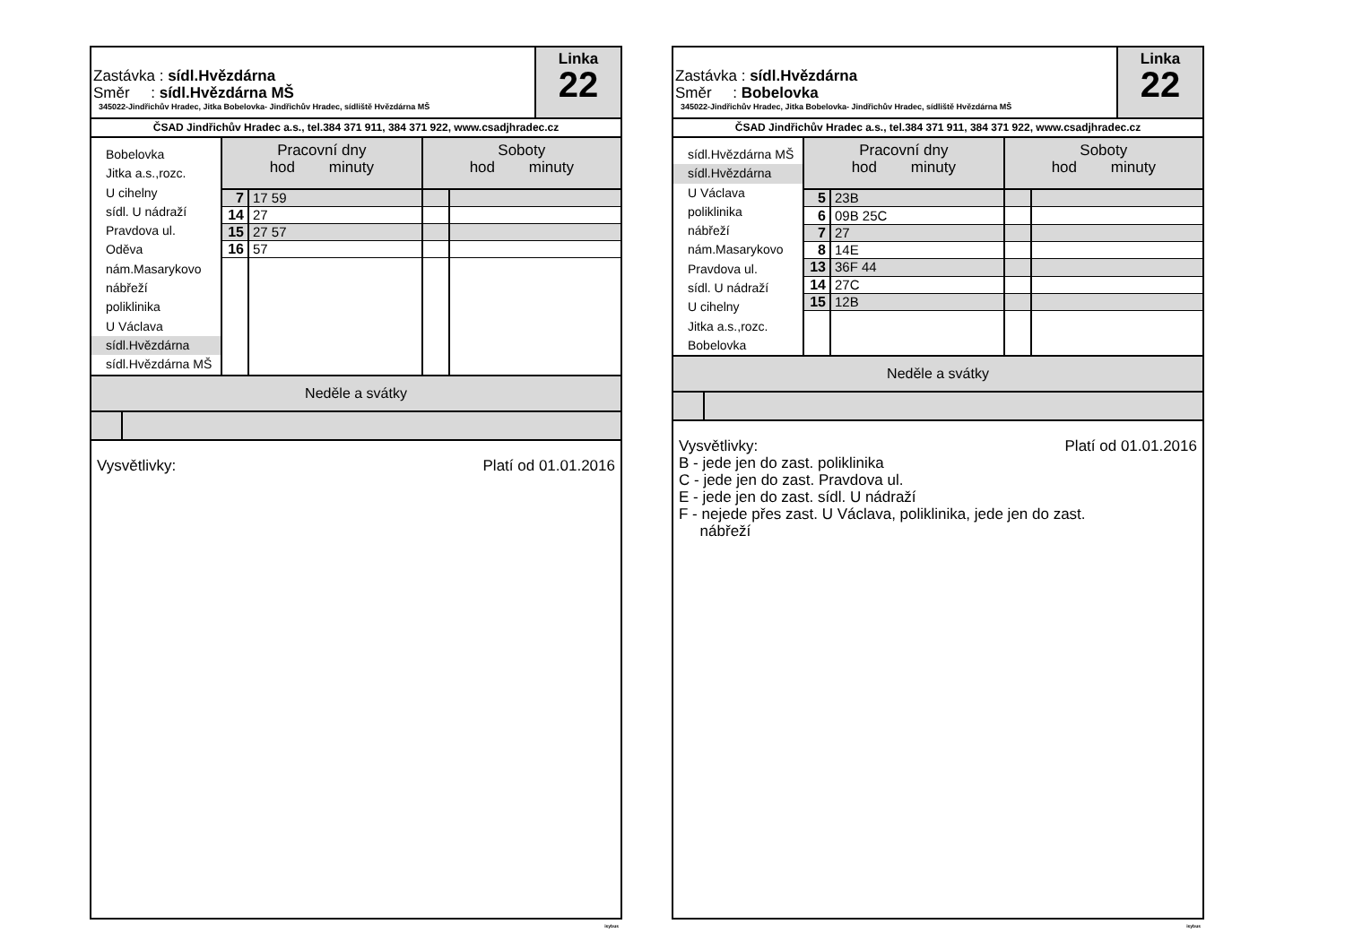Zastávka : sídl.Hvězdárna
Směr : sídl.Hvězdárna MŠ
345022-Jindřichův Hradec, Jitka Bobelovka- Jindřichův Hradec, sídliště Hvězdárna MŠ
Linka
22
ČSAD Jindřichův Hradec a.s., tel.384 371 911, 384 371 922, www.csadjhradec.cz
Bobelovka
Jitka a.s.,rozc.
U cihelny
sídl. U nádraží
Pravdova ul.
Oděva
nám.Masarykovo
nábřeží
poliklinika
U Václava
sídl.Hvězdárna
sídl.Hvězdárna MŠ
| Pracovní dny hod minuty | | Soboty hod minuty | |
| --- | --- | --- | --- |
| 7 | 17 59 | | |
| 14 | 27 | | |
| 15 | 27 57 | | |
| 16 | 57 | | |
Neděle a svátky
Vysvětlivky: Platí od 01.01.2016
isybus
Zastávka : sídl.Hvězdárna
Směr : Bobelovka
345022-Jindřichův Hradec, Jitka Bobelovka- Jindřichův Hradec, sídliště Hvězdárna MŠ
Linka
22
ČSAD Jindřichův Hradec a.s., tel.384 371 911, 384 371 922, www.csadjhradec.cz
sídl.Hvězdárna MŠ
sídl.Hvězdárna
U Václava
poliklinika
nábřeží
nám.Masarykovo
Pravdova ul.
sídl. U nádraží
U cihelny
Jitka a.s.,rozc.
Bobelovka
| Pracovní dny hod minuty | | Soboty hod minuty | |
| --- | --- | --- | --- |
| 5 | 23B | | |
| 6 | 09B 25C | | |
| 7 | 27 | | |
| 8 | 14E | | |
| 13 | 36F 44 | | |
| 14 | 27C | | |
| 15 | 12B | | |
Neděle a svátky
Vysvětlivky: Platí od 01.01.2016
B - jede jen do zast. poliklinika
C - jede jen do zast. Pravdova ul.
E - jede jen do zast. sídl. U nádraží
F - nejede přes zast. U Václava, poliklinika, jede jen do zast.
nábřeží
isybus